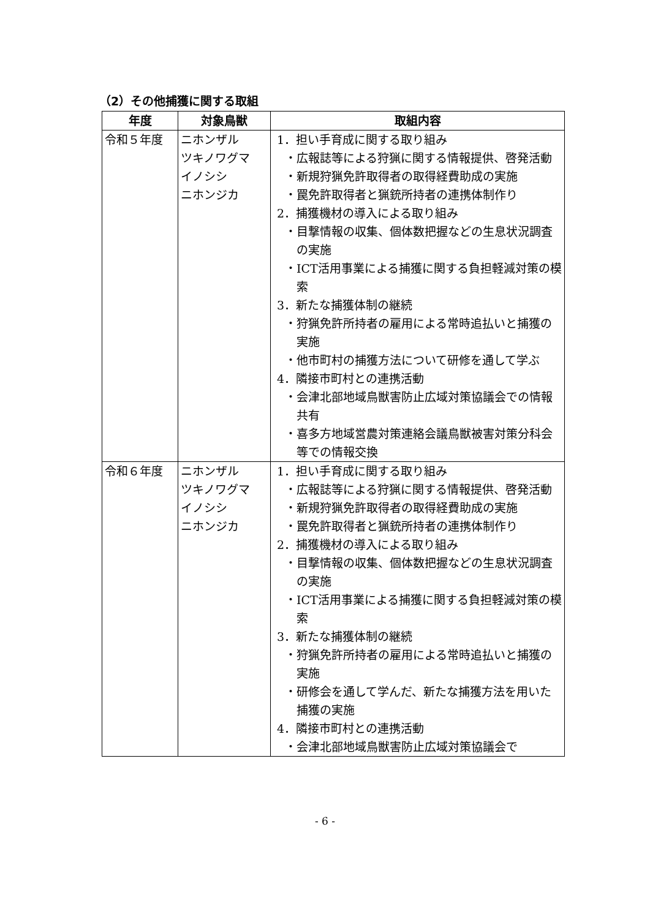（2）その他捕獲に関する取組
| 年度 | 対象鳥獣 | 取組内容 |
| --- | --- | --- |
| 令和５年度 | ニホンザル ツキノワグマ イノシシ ニホンジカ | 1．担い手育成に関する取り組み ・広報誌等による狩猟に関する情報提供、啓発活動 ・新規狩猟免許取得者の取得経費助成の実施 ・罠免許取得者と猟銃所持者の連携体制作り 2．捕獲機材の導入による取り組み ・目撃情報の収集、個体数把握などの生息状況調査の実施 ・ICT活用事業による捕獲に関する負担軽減対策の模索 3．新たな捕獲体制の継続 ・狩猟免許所持者の雇用による常時追払いと捕獲の実施 ・他市町村の捕獲方法について研修を通して学ぶ 4．隣接市町村との連携活動 ・会津北部地域鳥獣害防止広域対策協議会での情報共有 ・喜多方地域営農対策連絡会議鳥獣被害対策分科会等での情報交換 |
| 令和６年度 | ニホンザル ツキノワグマ イノシシ ニホンジカ | 1．担い手育成に関する取り組み ・広報誌等による狩猟に関する情報提供、啓発活動 ・新規狩猟免許取得者の取得経費助成の実施 ・罠免許取得者と猟銃所持者の連携体制作り 2．捕獲機材の導入による取り組み ・目撃情報の収集、個体数把握などの生息状況調査の実施 ・ICT活用事業による捕獲に関する負担軽減対策の模索 3．新たな捕獲体制の継続 ・狩猟免許所持者の雇用による常時追払いと捕獲の実施 ・研修会を通して学んだ、新たな捕獲方法を用いた捕獲の実施 4．隣接市町村との連携活動 ・会津北部地域鳥獣害防止広域対策協議会で |
- 6 -